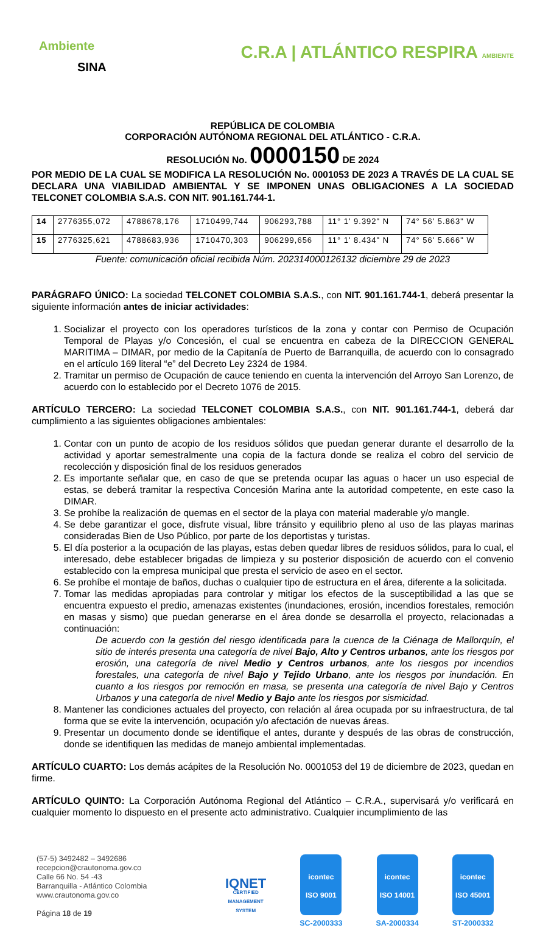Ambiente
SINA
C.R.A | ATLÁNTICO RESPIRA AMBIENTE
REPÚBLICA DE COLOMBIA
CORPORACIÓN AUTÓNOMA REGIONAL DEL ATLÁNTICO - C.R.A.
RESOLUCIÓN No. 0000150 DE 2024
POR MEDIO DE LA CUAL SE MODIFICA LA RESOLUCIÓN No. 0001053 DE 2023 A TRAVÉS DE LA CUAL SE DECLARA UNA VIABILIDAD AMBIENTAL Y SE IMPONEN UNAS OBLIGACIONES A LA SOCIEDAD TELCONET COLOMBIA S.A.S. CON NIT. 901.161.744-1.
| 14 | 2776355,072 | 4788678,176 | 1710499,744 | 906293,788 | 11° 1' 9.392" N | 74° 56' 5.863" W |
| 15 | 2776325,621 | 4788683,936 | 1710470,303 | 906299,656 | 11° 1' 8.434" N | 74° 56' 5.666" W |
Fuente: comunicación oficial recibida Núm. 202314000126132 diciembre 29 de 2023
PARÁGRAFO ÚNICO: La sociedad TELCONET COLOMBIA S.A.S., con NIT. 901.161.744-1, deberá presentar la siguiente información antes de iniciar actividades:
1. Socializar el proyecto con los operadores turísticos de la zona y contar con Permiso de Ocupación Temporal de Playas y/o Concesión, el cual se encuentra en cabeza de la DIRECCION GENERAL MARITIMA – DIMAR, por medio de la Capitanía de Puerto de Barranquilla, de acuerdo con lo consagrado en el artículo 169 literal “e” del Decreto Ley 2324 de 1984.
2. Tramitar un permiso de Ocupación de cauce teniendo en cuenta la intervención del Arroyo San Lorenzo, de acuerdo con lo establecido por el Decreto 1076 de 2015.
ARTÍCULO TERCERO: La sociedad TELCONET COLOMBIA S.A.S., con NIT. 901.161.744-1, deberá dar cumplimiento a las siguientes obligaciones ambientales:
1. Contar con un punto de acopio de los residuos sólidos que puedan generar durante el desarrollo de la actividad y aportar semestralmente una copia de la factura donde se realiza el cobro del servicio de recolección y disposición final de los residuos generados
2. Es importante señalar que, en caso de que se pretenda ocupar las aguas o hacer un uso especial de estas, se deberá tramitar la respectiva Concesión Marina ante la autoridad competente, en este caso la DIMAR.
3. Se prohíbe la realización de quemas en el sector de la playa con material maderable y/o mangle.
4. Se debe garantizar el goce, disfrute visual, libre tránsito y equilibrio pleno al uso de las playas marinas consideradas Bien de Uso Público, por parte de los deportistas y turistas.
5. El día posterior a la ocupación de las playas, estas deben quedar libres de residuos sólidos, para lo cual, el interesado, debe establecer brigadas de limpieza y su posterior disposición de acuerdo con el convenio establecido con la empresa municipal que presta el servicio de aseo en el sector.
6. Se prohíbe el montaje de baños, duchas o cualquier tipo de estructura en el área, diferente a la solicitada.
7. Tomar las medidas apropiadas para controlar y mitigar los efectos de la susceptibilidad a las que se encuentra expuesto el predio, amenazas existentes (inundaciones, erosión, incendios forestales, remoción en masas y sismo) que puedan generarse en el área donde se desarrolla el proyecto, relacionadas a continuación:
De acuerdo con la gestión del riesgo identificada para la cuenca de la Ciénaga de Mallorquín, el sitio de interés presenta una categoría de nivel Bajo, Alto y Centros urbanos, ante los riesgos por erosión, una categoría de nivel Medio y Centros urbanos, ante los riesgos por incendios forestales, una categoría de nivel Bajo y Tejido Urbano, ante los riesgos por inundación. En cuanto a los riesgos por remoción en masa, se presenta una categoría de nivel Bajo y Centros Urbanos y una categoría de nivel Medio y Bajo ante los riesgos por sismicidad.
8. Mantener las condiciones actuales del proyecto, con relación al área ocupada por su infraestructura, de tal forma que se evite la intervención, ocupación y/o afectación de nuevas áreas.
9. Presentar un documento donde se identifique el antes, durante y después de las obras de construcción, donde se identifiquen las medidas de manejo ambiental implementadas.
ARTÍCULO CUARTO: Los demás acápites de la Resolución No. 0001053 del 19 de diciembre de 2023, quedan en firme.
ARTÍCULO QUINTO: La Corporación Autónoma Regional del Atlántico – C.R.A., supervisará y/o verificará en cualquier momento lo dispuesto en el presente acto administrativo. Cualquier incumplimiento de las
(57-5) 3492482 – 3492686
recepcion@crautonoma.gov.co
Calle 66 No. 54 -43
Barranquilla - Atlántico Colombia
www.crautonoma.gov.co
Página 18 de 19
IQNET
CERTIFIED
MANAGEMENT
SYSTEM
icontec
ISO 9001
SC-2000333
icontec
ISO 14001
SA-2000334
icontec
ISO 45001
ST-2000332